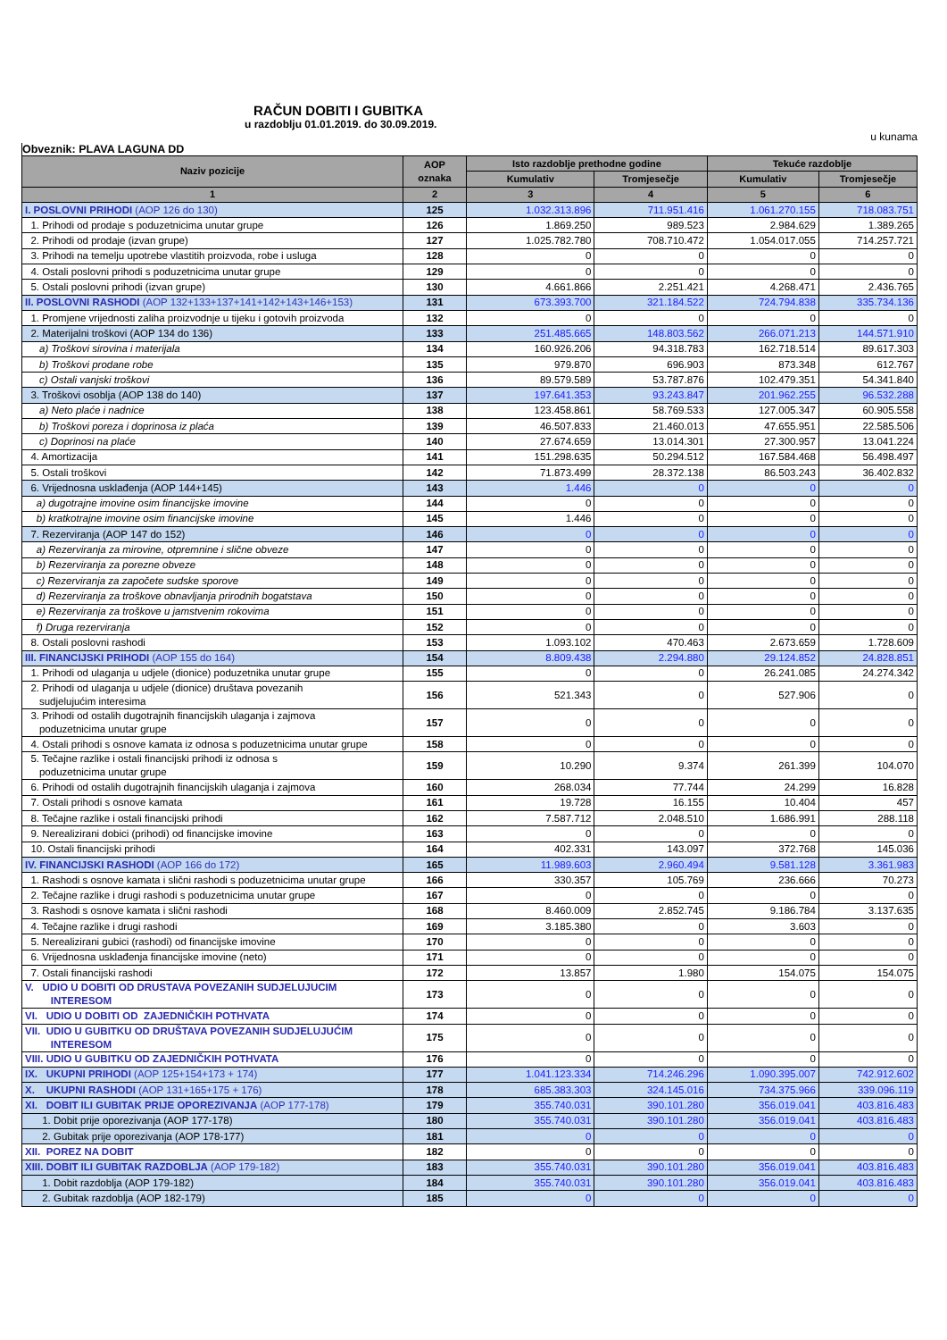RAČUN DOBITI I GUBITKA
u razdoblju 01.01.2019. do 30.09.2019.
u kunama
Obveznik: PLAVA LAGUNA DD
| Naziv pozicije | AOP oznaka | Isto razdoblje prethodne godine | | Tekuće razdoblje | |
| --- | --- | --- | --- | --- | --- |
| | | Kumulativ | Tromjesečje | Kumulativ | Tromjesečje |
| 1 | 2 | 3 | 4 | 5 | 6 |
| I. POSLOVNI PRIHODI (AOP 126 do 130) | 125 | 1.032.313.896 | 711.951.416 | 1.061.270.155 | 718.083.751 |
| 1. Prihodi od prodaje s poduzetnicima unutar grupe | 126 | 1.869.250 | 989.523 | 2.984.629 | 1.389.265 |
| 2. Prihodi od prodaje (izvan grupe) | 127 | 1.025.782.780 | 708.710.472 | 1.054.017.055 | 714.257.721 |
| 3. Prihodi na temelju upotrebe vlastitih proizvoda, robe i usluga | 128 | 0 | 0 | 0 | 0 |
| 4. Ostali poslovni prihodi s poduzetnicima unutar grupe | 129 | 0 | 0 | 0 | 0 |
| 5. Ostali poslovni prihodi (izvan grupe) | 130 | 4.661.866 | 2.251.421 | 4.268.471 | 2.436.765 |
| II. POSLOVNI RASHODI (AOP 132+133+137+141+142+143+146+153) | 131 | 673.393.700 | 321.184.522 | 724.794.838 | 335.734.136 |
| 1. Promjene vrijednosti zaliha proizvodnje u tijeku i gotovih proizvoda | 132 | 0 | 0 | 0 | 0 |
| 2. Materijalni troškovi (AOP 134 do 136) | 133 | 251.485.665 | 148.803.562 | 266.071.213 | 144.571.910 |
| a) Troškovi sirovina i materijala | 134 | 160.926.206 | 94.318.783 | 162.718.514 | 89.617.303 |
| b) Troškovi prodane robe | 135 | 979.870 | 696.903 | 873.348 | 612.767 |
| c) Ostali vanjski troškovi | 136 | 89.579.589 | 53.787.876 | 102.479.351 | 54.341.840 |
| 3. Troškovi osoblja (AOP 138 do 140) | 137 | 197.641.353 | 93.243.847 | 201.962.255 | 96.532.288 |
| a) Neto plaće i nadnice | 138 | 123.458.861 | 58.769.533 | 127.005.347 | 60.905.558 |
| b) Troškovi poreza i doprinosa iz plaća | 139 | 46.507.833 | 21.460.013 | 47.655.951 | 22.585.506 |
| c) Doprinosi na plaće | 140 | 27.674.659 | 13.014.301 | 27.300.957 | 13.041.224 |
| 4. Amortizacija | 141 | 151.298.635 | 50.294.512 | 167.584.468 | 56.498.497 |
| 5. Ostali troškovi | 142 | 71.873.499 | 28.372.138 | 86.503.243 | 36.402.832 |
| 6. Vrijednosna usklađenja (AOP 144+145) | 143 | 1.446 | 0 | 0 | 0 |
| a) dugotrajne imovine osim financijske imovine | 144 | 0 | 0 | 0 | 0 |
| b) kratkotrajne imovine osim financijske imovine | 145 | 1.446 | 0 | 0 | 0 |
| 7. Rezerviranja (AOP 147 do 152) | 146 | 0 | 0 | 0 | 0 |
| a) Rezerviranja za mirovine, otpremnine i slične obveze | 147 | 0 | 0 | 0 | 0 |
| b) Rezerviranja za porezne obveze | 148 | 0 | 0 | 0 | 0 |
| c) Rezerviranja za započete sudske sporove | 149 | 0 | 0 | 0 | 0 |
| d) Rezerviranja za troškove obnavljanja prirodnih bogatstava | 150 | 0 | 0 | 0 | 0 |
| e) Rezerviranja za troškove u jamstvenim rokovima | 151 | 0 | 0 | 0 | 0 |
| f) Druga rezerviranja | 152 | 0 | 0 | 0 | 0 |
| 8. Ostali poslovni rashodi | 153 | 1.093.102 | 470.463 | 2.673.659 | 1.728.609 |
| III. FINANCIJSKI PRIHODI (AOP 155 do 164) | 154 | 8.809.438 | 2.294.880 | 29.124.852 | 24.828.851 |
| 1. Prihodi od ulaganja u udjele (dionice) poduzetnika unutar grupe | 155 | 0 | 0 | 26.241.085 | 24.274.342 |
| 2. Prihodi od ulaganja u udjele (dionice) društava povezanih sudjelujućim interesima | 156 | 521.343 | 0 | 527.906 | 0 |
| 3. Prihodi od ostalih dugotrajnih financijskih ulaganja i zajmova poduzetnicima unutar grupe | 157 | 0 | 0 | 0 | 0 |
| 4. Ostali prihodi s osnove kamata iz odnosa s poduzetnicima unutar grupe | 158 | 0 | 0 | 0 | 0 |
| 5. Tečajne razlike i ostali financijski prihodi iz odnosa s poduzetnicima unutar grupe | 159 | 10.290 | 9.374 | 261.399 | 104.070 |
| 6. Prihodi od ostalih dugotrajnih financijskih ulaganja i zajmova | 160 | 268.034 | 77.744 | 24.299 | 16.828 |
| 7. Ostali prihodi s osnove kamata | 161 | 19.728 | 16.155 | 10.404 | 457 |
| 8. Tečajne razlike i ostali financijski prihodi | 162 | 7.587.712 | 2.048.510 | 1.686.991 | 288.118 |
| 9. Nerealizirani dobici (prihodi) od financijske imovine | 163 | 0 | 0 | 0 | 0 |
| 10. Ostali financijski prihodi | 164 | 402.331 | 143.097 | 372.768 | 145.036 |
| IV. FINANCIJSKI RASHODI (AOP 166 do 172) | 165 | 11.989.603 | 2.960.494 | 9.581.128 | 3.361.983 |
| 1. Rashodi s osnove kamata i slični rashodi s poduzetnicima unutar grupe | 166 | 330.357 | 105.769 | 236.666 | 70.273 |
| 2. Tečajne razlike i drugi rashodi s poduzetnicima unutar grupe | 167 | 0 | 0 | 0 | 0 |
| 3. Rashodi s osnove kamata i slični rashodi | 168 | 8.460.009 | 2.852.745 | 9.186.784 | 3.137.635 |
| 4. Tečajne razlike i drugi rashodi | 169 | 3.185.380 | 0 | 3.603 | 0 |
| 5. Nerealizirani gubici (rashodi) od financijske imovine | 170 | 0 | 0 | 0 | 0 |
| 6. Vrijednosna usklađenja financijske imovine (neto) | 171 | 0 | 0 | 0 | 0 |
| 7. Ostali financijski rashodi | 172 | 13.857 | 1.980 | 154.075 | 154.075 |
| V. UDIO U DOBITI OD DRUSTAVA POVEZANIH SUDJELUJUCIM INTERESOM | 173 | 0 | 0 | 0 | 0 |
| VI. UDIO U DOBITI OD ZAJEDNIČKIH POTHVATA | 174 | 0 | 0 | 0 | 0 |
| VII. UDIO U GUBITKU OD DRUŠTAVA POVEZANIH SUDJELUJUĆIM INTERESOM | 175 | 0 | 0 | 0 | 0 |
| VIII. UDIO U GUBITKU OD ZAJEDNIČKIH POTHVATA | 176 | 0 | 0 | 0 | 0 |
| IX. UKUPNI PRIHODI (AOP 125+154+173 + 174) | 177 | 1.041.123.334 | 714.246.296 | 1.090.395.007 | 742.912.602 |
| X. UKUPNI RASHODI (AOP 131+165+175 + 176) | 178 | 685.383.303 | 324.145.016 | 734.375.966 | 339.096.119 |
| XI. DOBIT ILI GUBITAK PRIJE OPOREZIVANJA (AOP 177-178) | 179 | 355.740.031 | 390.101.280 | 356.019.041 | 403.816.483 |
| 1. Dobit prije oporezivanja (AOP 177-178) | 180 | 355.740.031 | 390.101.280 | 356.019.041 | 403.816.483 |
| 2. Gubitak prije oporezivanja (AOP 178-177) | 181 | 0 | 0 | 0 | 0 |
| XII. POREZ NA DOBIT | 182 | 0 | 0 | 0 | 0 |
| XIII. DOBIT ILI GUBITAK RAZDOBLJA (AOP 179-182) | 183 | 355.740.031 | 390.101.280 | 356.019.041 | 403.816.483 |
| 1. Dobit razdoblja (AOP 179-182) | 184 | 355.740.031 | 390.101.280 | 356.019.041 | 403.816.483 |
| 2. Gubitak razdoblja (AOP 182-179) | 185 | 0 | 0 | 0 | 0 |